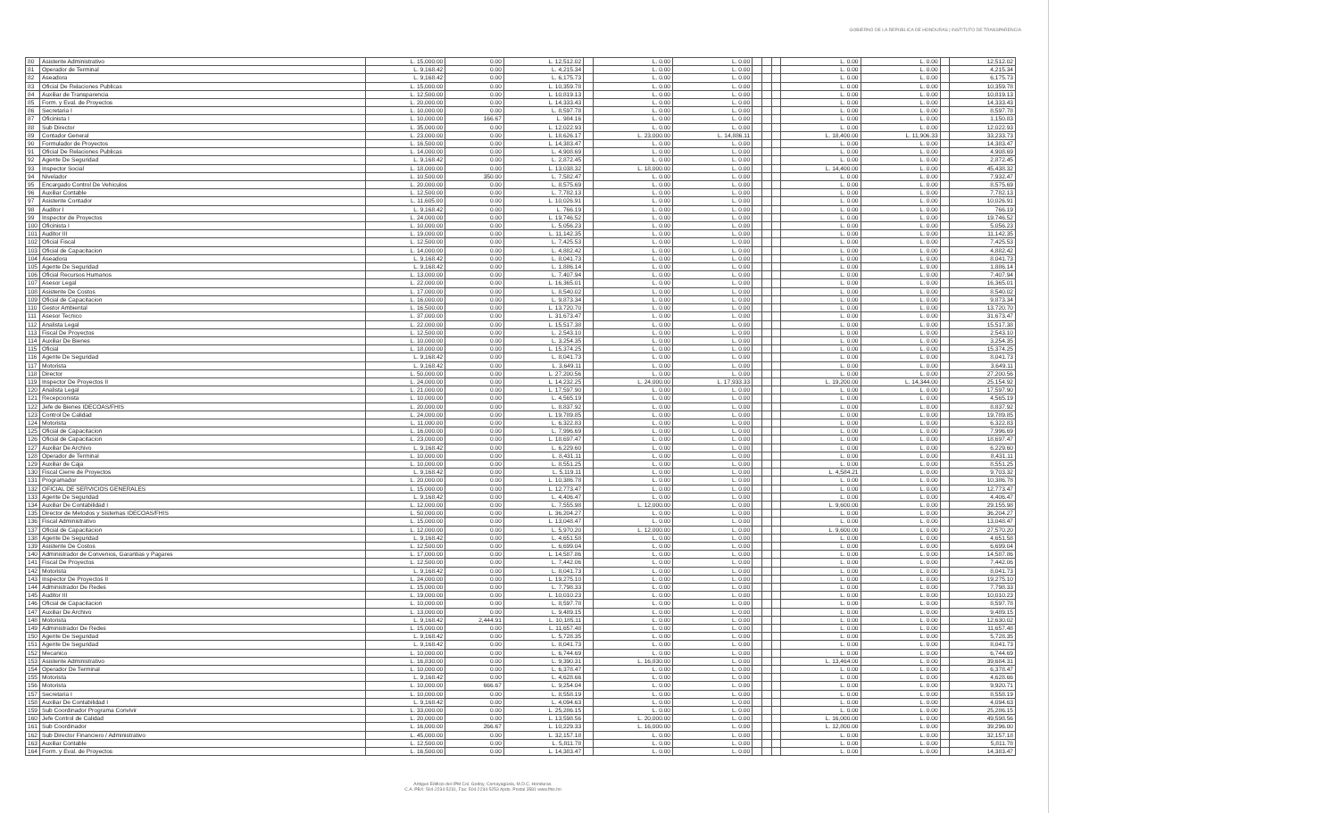GOBIERNO DE LA REPÚBLICA DE HONDURAS | INSTITUTO DE TRANSPARENCIA
| 80 | Asistente Administrativo | L. 15,000.00 | 0.00 | L. 12,512.02 | | L. 0.00 | L. 0.00 | | | | L. 0.00 | L. 0.00 | | 12,512.02 |
| 81 | Operador de Terminal | L. 9,168.42 | 0.00 | L. 4,215.34 | | L. 0.00 | L. 0.00 | | | | L. 0.00 | L. 0.00 | | 4,215.34 |
| 82 | Aseadora | L. 9,168.42 | 0.00 | L. 6,175.73 | | L. 0.00 | L. 0.00 | | | | L. 0.00 | L. 0.00 | | 6,175.73 |
| 83 | Oficial De Relaciones Publicas | L. 15,000.00 | 0.00 | L. 10,359.78 | | L. 0.00 | L. 0.00 | | | | L. 0.00 | L. 0.00 | | 10,359.78 |
| 84 | Auxiliar de Transparencia | L. 12,500.00 | 0.00 | L. 10,819.13 | | L. 0.00 | L. 0.00 | | | | L. 0.00 | L. 0.00 | | 10,819.13 |
| 85 | Form. y Eval. de Proyectos | L. 20,000.00 | 0.00 | L. 14,333.43 | | L. 0.00 | L. 0.00 | | | | L. 0.00 | L. 0.00 | | 14,333.43 |
| 86 | Secretaria I | L. 10,000.00 | 0.00 | L. 8,597.78 | | L. 0.00 | L. 0.00 | | | | L. 0.00 | L. 0.00 | | 8,597.78 |
| 87 | Oficinista I | L. 10,000.00 | 166.67 | L. 984.16 | | L. 0.00 | L. 0.00 | | | | L. 0.00 | L. 0.00 | | 1,150.83 |
| 88 | Sub Director | L. 35,000.00 | 0.00 | L. 12,022.93 | | L. 0.00 | L. 0.00 | | | | L. 0.00 | L. 0.00 | | 12,022.93 |
| 89 | Contador General | L. 23,000.00 | 0.00 | L. 18,626.17 | | L. 23,000.00 | L. 14,886.11 | | | | L. 18,400.00 | L. 11,906.33 | | 33,233.73 |
| 90 | Formulador de Proyectos | L. 16,500.00 | 0.00 | L. 14,383.47 | | L. 0.00 | L. 0.00 | | | | L. 0.00 | L. 0.00 | | 14,383.47 |
| 91 | Oficial De Relaciones Publicas | L. 14,000.00 | 0.00 | L. 4,908.69 | | L. 0.00 | L. 0.00 | | | | L. 0.00 | L. 0.00 | | 4,908.69 |
| 92 | Agente De Seguridad | L. 9,168.42 | 0.00 | L. 2,872.45 | | L. 0.00 | L. 0.00 | | | | L. 0.00 | L. 0.00 | | 2,872.45 |
| 93 | Inspector Social | L. 18,000.00 | 0.00 | L. 13,038.32 | | L. 18,000.00 | L. 0.00 | | | | L. 14,400.00 | L. 0.00 | | 45,438.32 |
| 94 | Nivelador | L. 10,500.00 | 350.00 | L. 7,582.47 | | L. 0.00 | L. 0.00 | | | | L. 0.00 | L. 0.00 | | 7,932.47 |
| 95 | Encargado Control De Vehiculos | L. 20,000.00 | 0.00 | L. 8,575.69 | | L. 0.00 | L. 0.00 | | | | L. 0.00 | L. 0.00 | | 8,575.69 |
| 96 | Auxiliar Contable | L. 12,500.00 | 0.00 | L. 7,782.13 | | L. 0.00 | L. 0.00 | | | | L. 0.00 | L. 0.00 | | 7,782.13 |
| 97 | Asistente Contador | L. 11,605.00 | 0.00 | L. 10,026.91 | | L. 0.00 | L. 0.00 | | | | L. 0.00 | L. 0.00 | | 10,026.91 |
| 98 | Auditor I | L. 9,168.42 | 0.00 | L. 766.19 | | L. 0.00 | L. 0.00 | | | | L. 0.00 | L. 0.00 | | 766.19 |
| 99 | Inspector de Proyectos | L. 24,000.00 | 0.00 | L. 19,746.52 | | L. 0.00 | L. 0.00 | | | | L. 0.00 | L. 0.00 | | 19,746.52 |
| 100 | Oficinista I | L. 10,000.00 | 0.00 | L. 5,056.23 | | L. 0.00 | L. 0.00 | | | | L. 0.00 | L. 0.00 | | 5,056.23 |
| 101 | Auditor III | L. 19,000.00 | 0.00 | L. 11,142.35 | | L. 0.00 | L. 0.00 | | | | L. 0.00 | L. 0.00 | | 11,142.35 |
| 102 | Oficial Fiscal | L. 12,500.00 | 0.00 | L. 7,425.53 | | L. 0.00 | L. 0.00 | | | | L. 0.00 | L. 0.00 | | 7,425.53 |
| 103 | Oficial de Capacitacion | L. 14,000.00 | 0.00 | L. 4,882.42 | | L. 0.00 | L. 0.00 | | | | L. 0.00 | L. 0.00 | | 4,882.42 |
| 104 | Aseadora | L. 9,168.42 | 0.00 | L. 8,041.73 | | L. 0.00 | L. 0.00 | | | | L. 0.00 | L. 0.00 | | 8,041.73 |
| 105 | Agente De Seguridad | L. 9,168.42 | 0.00 | L. 1,886.14 | | L. 0.00 | L. 0.00 | | | | L. 0.00 | L. 0.00 | | 1,886.14 |
| 106 | Oficial Recursos Humanos | L. 13,000.00 | 0.00 | L. 7,407.94 | | L. 0.00 | L. 0.00 | | | | L. 0.00 | L. 0.00 | | 7,407.94 |
| 107 | Asesor Legal | L. 22,000.00 | 0.00 | L. 16,365.01 | | L. 0.00 | L. 0.00 | | | | L. 0.00 | L. 0.00 | | 16,365.01 |
| 108 | Asistente De Costos | L. 17,000.00 | 0.00 | L. 8,540.02 | | L. 0.00 | L. 0.00 | | | | L. 0.00 | L. 0.00 | | 8,540.02 |
| 109 | Oficial de Capacitacion | L. 16,000.00 | 0.00 | L. 9,873.34 | | L. 0.00 | L. 0.00 | | | | L. 0.00 | L. 0.00 | | 9,873.34 |
| 110 | Gestor Ambiental | L. 16,500.00 | 0.00 | L. 13,720.70 | | L. 0.00 | L. 0.00 | | | | L. 0.00 | L. 0.00 | | 13,720.70 |
| 111 | Asesor Tecnico | L. 37,000.00 | 0.00 | L. 31,673.47 | | L. 0.00 | L. 0.00 | | | | L. 0.00 | L. 0.00 | | 31,673.47 |
| 112 | Analista Legal | L. 22,000.00 | 0.00 | L. 15,517.38 | | L. 0.00 | L. 0.00 | | | | L. 0.00 | L. 0.00 | | 15,517.38 |
| 113 | Fiscal De Proyectos | L. 12,500.00 | 0.00 | L. 2,543.10 | | L. 0.00 | L. 0.00 | | | | L. 0.00 | L. 0.00 | | 2,543.10 |
| 114 | Auxiliar De Bienes | L. 10,000.00 | 0.00 | L. 3,254.35 | | L. 0.00 | L. 0.00 | | | | L. 0.00 | L. 0.00 | | 3,254.35 |
| 115 | Oficial | L. 18,000.00 | 0.00 | L. 15,374.25 | | L. 0.00 | L. 0.00 | | | | L. 0.00 | L. 0.00 | | 15,374.25 |
| 116 | Agente De Seguridad | L. 9,168.42 | 0.00 | L. 8,041.73 | | L. 0.00 | L. 0.00 | | | | L. 0.00 | L. 0.00 | | 8,041.73 |
| 117 | Motorista | L. 9,168.42 | 0.00 | L. 3,649.11 | | L. 0.00 | L. 0.00 | | | | L. 0.00 | L. 0.00 | | 3,649.11 |
| 118 | Director | L. 50,000.00 | 0.00 | L. 27,200.56 | | L. 0.00 | L. 0.00 | | | | L. 0.00 | L. 0.00 | | 27,200.56 |
| 119 | Inspector De Proyectos II | L. 24,000.00 | 0.00 | L. 14,232.25 | | L. 24,000.00 | L. 17,933.33 | | | | L. 19,200.00 | L. 14,344.00 | | 25,154.92 |
| 120 | Analista Legal | L. 21,000.00 | 0.00 | L. 17,597.90 | | L. 0.00 | L. 0.00 | | | | L. 0.00 | L. 0.00 | | 17,597.90 |
| 121 | Recepcionista | L. 10,000.00 | 0.00 | L. 4,565.19 | | L. 0.00 | L. 0.00 | | | | L. 0.00 | L. 0.00 | | 4,565.19 |
| 122 | Jefe de Bienes IDECOAS/FHIS | L. 20,000.00 | 0.00 | L. 8,837.92 | | L. 0.00 | L. 0.00 | | | | L. 0.00 | L. 0.00 | | 8,837.92 |
| 123 | Control De Calidad | L. 24,000.00 | 0.00 | L. 19,789.85 | | L. 0.00 | L. 0.00 | | | | L. 0.00 | L. 0.00 | | 19,789.85 |
| 124 | Motorista | L. 11,000.00 | 0.00 | L. 6,322.83 | | L. 0.00 | L. 0.00 | | | | L. 0.00 | L. 0.00 | | 6,322.83 |
| 125 | Oficial de Capacitacion | L. 16,000.00 | 0.00 | L. 7,996.69 | | L. 0.00 | L. 0.00 | | | | L. 0.00 | L. 0.00 | | 7,996.69 |
| 126 | Oficial de Capacitacion | L. 23,000.00 | 0.00 | L. 18,697.47 | | L. 0.00 | L. 0.00 | | | | L. 0.00 | L. 0.00 | | 18,697.47 |
| 127 | Auxiliar De Archivo | L. 9,168.42 | 0.00 | L. 6,229.60 | | L. 0.00 | L. 0.00 | | | | L. 0.00 | L. 0.00 | | 6,229.60 |
| 128 | Operador de Terminal | L. 10,000.00 | 0.00 | L. 8,431.11 | | L. 0.00 | L. 0.00 | | | | L. 0.00 | L. 0.00 | | 8,431.11 |
| 129 | Auxiliar de Caja | L. 10,000.00 | 0.00 | L. 8,551.25 | | L. 0.00 | L. 0.00 | | | | L. 0.00 | L. 0.00 | | 8,551.25 |
| 130 | Fiscal Cierre de Proyectos | L. 9,168.42 | 0.00 | L. 5,119.11 | | L. 0.00 | L. 0.00 | | | | L. 4,584.21 | L. 0.00 | | 9,703.32 |
| 131 | Programador | L. 20,000.00 | 0.00 | L. 10,386.78 | | L. 0.00 | L. 0.00 | | | | L. 0.00 | L. 0.00 | | 10,386.78 |
| 132 | OFICIAL DE SERVICIOS GENERALES | L. 15,000.00 | 0.00 | L. 12,773.47 | | L. 0.00 | L. 0.00 | | | | L. 0.00 | L. 0.00 | | 12,773.47 |
| 133 | Agente De Seguridad | L. 9,168.42 | 0.00 | L. 4,406.47 | | L. 0.00 | L. 0.00 | | | | L. 0.00 | L. 0.00 | | 4,406.47 |
| 134 | Auxiliar De Contabilidad I | L. 12,000.00 | 0.00 | L. 7,555.98 | | L. 12,000.00 | L. 0.00 | | | | L. 9,600.00 | L. 0.00 | | 29,155.98 |
| 135 | Director de Metodos y Sistemas IDECOAS/FHIS | L. 50,000.00 | 0.00 | L. 36,204.27 | | L. 0.00 | L. 0.00 | | | | L. 0.00 | L. 0.00 | | 36,204.27 |
| 136 | Fiscal Administrativo | L. 15,000.00 | 0.00 | L. 13,048.47 | | L. 0.00 | L. 0.00 | | | | L. 0.00 | L. 0.00 | | 13,048.47 |
| 137 | Oficial de Capacitacion | L. 12,000.00 | 0.00 | L. 5,970.20 | | L. 12,000.00 | L. 0.00 | | | | L. 9,600.00 | L. 0.00 | | 27,570.20 |
| 138 | Agente De Seguridad | L. 9,168.42 | 0.00 | L. 4,651.58 | | L. 0.00 | L. 0.00 | | | | L. 0.00 | L. 0.00 | | 4,651.58 |
| 139 | Asistente De Costos | L. 12,500.00 | 0.00 | L. 6,699.04 | | L. 0.00 | L. 0.00 | | | | L. 0.00 | L. 0.00 | | 6,699.04 |
| 140 | Administrador de Convenios, Garantias y Pagares | L. 17,000.00 | 0.00 | L. 14,587.86 | | L. 0.00 | L. 0.00 | | | | L. 0.00 | L. 0.00 | | 14,587.86 |
| 141 | Fiscal De Proyectos | L. 12,500.00 | 0.00 | L. 7,442.06 | | L. 0.00 | L. 0.00 | | | | L. 0.00 | L. 0.00 | | 7,442.06 |
| 142 | Motorista | L. 9,168.42 | 0.00 | L. 8,041.73 | | L. 0.00 | L. 0.00 | | | | L. 0.00 | L. 0.00 | | 8,041.73 |
| 143 | Inspector De Proyectos II | L. 24,000.00 | 0.00 | L. 19,275.10 | | L. 0.00 | L. 0.00 | | | | L. 0.00 | L. 0.00 | | 19,275.10 |
| 144 | Administrador De Redes | L. 15,000.00 | 0.00 | L. 7,798.33 | | L. 0.00 | L. 0.00 | | | | L. 0.00 | L. 0.00 | | 7,798.33 |
| 145 | Auditor III | L. 19,000.00 | 0.00 | L. 10,010.23 | | L. 0.00 | L. 0.00 | | | | L. 0.00 | L. 0.00 | | 10,010.23 |
| 146 | Oficial de Capacitacion | L. 10,000.00 | 0.00 | L. 8,597.78 | | L. 0.00 | L. 0.00 | | | | L. 0.00 | L. 0.00 | | 8,597.78 |
| 147 | Auxiliar De Archivo | L. 13,000.00 | 0.00 | L. 9,489.15 | | L. 0.00 | L. 0.00 | | | | L. 0.00 | L. 0.00 | | 9,489.15 |
| 148 | Motorista | L. 9,168.42 | 2,444.91 | L. 10,185.11 | | L. 0.00 | L. 0.00 | | | | L. 0.00 | L. 0.00 | | 12,630.02 |
| 149 | Administrador De Redes | L. 15,000.00 | 0.00 | L. 11,657.48 | | L. 0.00 | L. 0.00 | | | | L. 0.00 | L. 0.00 | | 11,657.48 |
| 150 | Agente De Seguridad | L. 9,168.42 | 0.00 | L. 5,728.35 | | L. 0.00 | L. 0.00 | | | | L. 0.00 | L. 0.00 | | 5,728.35 |
| 151 | Agente De Seguridad | L. 9,168.42 | 0.00 | L. 8,041.73 | | L. 0.00 | L. 0.00 | | | | L. 0.00 | L. 0.00 | | 8,041.73 |
| 152 | Mecanico | L. 10,000.00 | 0.00 | L. 6,744.69 | | L. 0.00 | L. 0.00 | | | | L. 0.00 | L. 0.00 | | 6,744.69 |
| 153 | Asistente Administrativo | L. 16,830.00 | 0.00 | L. 9,390.31 | | L. 16,830.00 | L. 0.00 | | | | L. 13,464.00 | L. 0.00 | | 39,684.31 |
| 154 | Operador De Terminal | L. 10,000.00 | 0.00 | L. 6,378.47 | | L. 0.00 | L. 0.00 | | | | L. 0.00 | L. 0.00 | | 6,378.47 |
| 155 | Motorista | L. 9,168.42 | 0.00 | L. 4,628.66 | | L. 0.00 | L. 0.00 | | | | L. 0.00 | L. 0.00 | | 4,628.66 |
| 156 | Motorista | L. 10,000.00 | 666.67 | L. 9,254.04 | | L. 0.00 | L. 0.00 | | | | L. 0.00 | L. 0.00 | | 9,920.71 |
| 157 | Secretaria I | L. 10,000.00 | 0.00 | L. 8,558.19 | | L. 0.00 | L. 0.00 | | | | L. 0.00 | L. 0.00 | | 8,558.19 |
| 158 | Auxiliar De Contabilidad I | L. 9,168.42 | 0.00 | L. 4,094.63 | | L. 0.00 | L. 0.00 | | | | L. 0.00 | L. 0.00 | | 4,094.63 |
| 159 | Sub Coordinador Programa Convivir | L. 33,000.00 | 0.00 | L. 25,286.15 | | L. 0.00 | L. 0.00 | | | | L. 0.00 | L. 0.00 | | 25,286.15 |
| 160 | Jefe Control de Calidad | L. 20,000.00 | 0.00 | L. 13,598.56 | | L. 20,000.00 | L. 0.00 | | | | L. 16,000.00 | L. 0.00 | | 49,598.56 |
| 161 | Sub Coordinador | L. 16,000.00 | 266.67 | L. 10,229.33 | | L. 16,000.00 | L. 0.00 | | | | L. 12,800.00 | L. 0.00 | | 39,296.00 |
| 162 | Sub Director Financiero / Administrativo | L. 45,000.00 | 0.00 | L. 32,157.18 | | L. 0.00 | L. 0.00 | | | | L. 0.00 | L. 0.00 | | 32,157.18 |
| 163 | Auxiliar Contable | L. 12,500.00 | 0.00 | L. 5,811.78 | | L. 0.00 | L. 0.00 | | | | L. 0.00 | L. 0.00 | | 5,811.78 |
| 164 | Form. y Eval. de Proyectos | L. 16,500.00 | 0.00 | L. 14,383.47 | | L. 0.00 | L. 0.00 | | | | L. 0.00 | L. 0.00 | | 14,383.47 |
Antiguo Edificio del IPM Col. Godoy, Comayagüela, M.D.C. Honduras.
C.A. PBX: 504-2234-5231, Fax: 504-2234-5253 Apdo. Postal 3581 www.fhis.hn